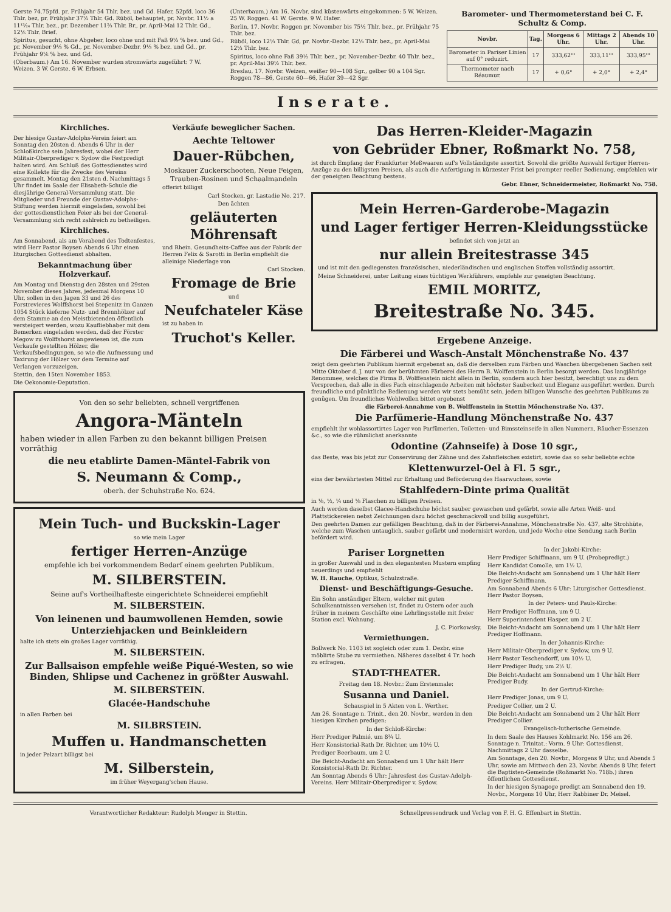Gerste 74.75pfd. pr. Frühjahr 54 Thlr. bez. und Gd. Hafer, 52pfd. loco 36 Thlr. bez, pr. Frühjahr 37½ Thlr. Gd. Rüböl, behauptet, pr. Novbr. 11½ a 11¹³⁄₂₄ Thlr. bez., pr. Dezember 11⅔ Thlr. Br., pr. April-Mai 12 Thlr. Gd., 12⅙ Thlr. Brief.
Spiritus, gesucht, ohne Abgeber, loco ohne und mit Faß 9⅓ % bez. und Gd., pr. November 9⅓ % Gd., pr. November-Dezbr. 9⅓ % bez. und Gd., pr. Frühjahr 9⅙ % bez. und Gd.
(Oberbaum.) Am 16. November wurden stromwärts zugeführt: 7 W. Weizen. 3 W. Gerste. 6 W. Erbsen.
(Unterbaum.) Am 16. Novbr. sind küstenwärts eingekommen: 5 W. Weizen. 25 W. Roggen. 41 W. Gerste. 9 W. Hafer.
Berlin, 17. Novbr. Roggen pr. November bis 75½ Thlr. bez., pr. Frühjahr 75 Thlr. bez.
Rüböl, loco 12⅓ Thlr. Gd, pr. Novbr.-Dezbr. 12⅓ Thlr. bez., pr. April-Mai 12⅓ Thlr. bez.
Spiritus, loco ohne Faß 39½ Thlr. bez., pr. November-Dezbr. 40 Thlr. bez., pr. April-Mai 39½ Thlr. bez.
Breslau, 17. Novbr. Weizen, weißer 90—108 Sgr., gelber 90 a 104 Sgr. Roggen 78—86, Gerste 60—66, Hafer 39—42 Sgr.
Barometer- und Thermometerstand bei C. F. Schultz & Comp.
| Novbr. | Tag. | Morgens 6 Uhr. | Mittags 2 Uhr. | Abends 10 Uhr. |
| --- | --- | --- | --- | --- |
| Barometer in Pariser Linien auf 0° reduzirt. | 17 | 333,62''' | 333,11''' | 333,95''' |
| Thermometer nach Réaumur. | 17 | + 0,6° | + 2,0° | + 2,4° |
Inserate.
Kirchliches.
Der hiesige Gustav-Adolphs-Verein feiert am Sonntag den 20sten d. Abends 6 Uhr in der Schloßkirche sein Jahresfest, wobei der Herr Militair-Oberprediger v. Sydow die Festpredigt halten wird. Am Schluß des Gottesdienstes wird eine Kollekte für die Zwecke des Vereins gesammelt. Montag den 21sten d. Nachmittags 5 Uhr findet im Saale der Elisabeth-Schule die diesjährige General-Versammlung statt. Die Mitglieder und Freunde der Gustav-Adolphs-Stiftung werden hiermit eingeladen, sowohl bei der gottesdienstlichen Feier als bei der General-Versammlung sich recht zahlreich zu betheiligen.
Kirchliches.
Am Sonnabend, als am Vorabend des Todtenfestes, wird Herr Pastor Boysen Abends 6 Uhr einen liturgischen Gottesdienst abhalten.
Bekanntmachung über Holzverkauf.
Am Montag und Dienstag den 28sten und 29sten November dieses Jahres, jedesmal Morgens 10 Uhr, sollen in den Jagen 33 und 26 des Forstrevieres Wolffshorst bei Stepenitz im Ganzen 1054 Stück kieferne Nutz- und Brennhölzer auf dem Stamme an den Meistbietenden öffentlich versteigert werden, wozu Kaufliebhaber mit dem Bemerken eingeladen werden, daß der Förster Megow zu Wolffshorst angewiesen ist, die zum Verkaufe gestellten Hölzer, die Verkaufsbedingungen, so wie die Aufmessung und Taxirung der Hölzer vor dem Termine auf Verlangen vorzuzeigen.
Stettin, den 15ten November 1853.
Die Oekonomie-Deputation.
Verkäufe beweglicher Sachen.
Aechte Teltower
Dauer-Rübchen,
Moskauer Zuckerschooten, Neue Feigen, Trauben-Rosinen und Schaalmandeln
offerirt billigst
Carl Stocken, gr. Lastadie No. 217.
Den ächten
geläuterten Möhrensaft
und Rhein. Gesundheits-Caffee aus der Fabrik der Herren Felix & Sarotti in Berlin empfiehlt die alleinige Niederlage von
Carl Stocken.
Fromage de Brie
und
Neufchateler Käse
ist zu haben in
Truchot's Keller.
Von den so sehr beliebten, schnell vergriffenen
Angora-Mänteln
haben wieder in allen Farben zu den bekannt billigen Preisen vorräthig
die neu etablirte Damen-Mäntel-Fabrik von
S. Neumann & Comp.,
oberh. der Schuhstraße No. 624.
Mein Tuch- und Buckskin-Lager
so wie mein Lager
fertiger Herren-Anzüge
empfehle ich bei vorkommendem Bedarf einem geehrten Publikum.
M. SILBERSTEIN.
Seine auf's Vortheilhafteste eingerichtete Schneiderei empfiehlt
M. SILBERSTEIN.
Von leinenen und baumwollenen Hemden, sowie Unterziehjacken und Beinkleidern
halte ich stets ein großes Lager vorräthig.
M. SILBERSTEIN.
Zur Ballsaison empfehle weiße Piqué-Westen, so wie Binden, Shlipse und Cachenez in größter Auswahl.
M. SILBERSTEIN.
Glacée-Handschuhe
in allen Farben bei
M. SILBRSTEIN.
Muffen u. Handmanschetten
in jeder Pelzart billigst bei
M. Silberstein,
im früher Weyergang'schen Hause.
Das Herren-Kleider-Magazin
von Gebrüder Ebner, Roßmarkt No. 758,
ist durch Empfang der Frankfurter Meßwaaren auf's Vollständigste assortirt. Sowohl die größte Auswahl fertiger Herren-Anzüge zu den billigsten Preisen, als auch die Anfertigung in kürzester Frist bei prompter reeller Bedienung, empfehlen wir der geneigten Beachtung bestens.
Gebr. Ebner, Schneidermeister, Roßmarkt No. 758.
Mein Herren-Garderobe-Magazin
und Lager fertiger Herren-Kleidungsstücke
befindet sich von jetzt an
nur allein Breitestrasse 345
und ist mit den gediegensten französischen, niederländischen und englischen Stoffen vollständig assortirt.
Meine Schneiderei, unter Leitung eines tüchtigen Werkführers, empfehle zur geneigten Beachtung.
EMIL MORITZ,
Breitestraße No. 345.
Ergebene Anzeige.
Die Färberei und Wasch-Anstalt Mönchenstraße No. 437
zeigt dem geehrten Publikum hiermit ergebenst an, daß die derselben zum Färben und Waschen übergebenen Sachen seit Mitte Oktober d. J. nur von der berühmten Färberei des Herrn B. Wolffenstein in Berlin besorgt werden. Das langjährige Renommee, welches die Firma B. Wolffenstein nicht allein in Berlin, sondern auch hier besitzt, berechtigt uns zu dem Versprechen, daß alle in dies Fach einschlagende Arbeiten mit höchster Sauberkeit und Eleganz ausgeführt werden. Durch freundliche und pünktliche Bedienung werden wir stets bemüht sein, jedem billigen Wunsche des geehrten Publikums zu genügen. Um freundliches Wohlwollen bittet ergebenst
die Färberei-Annahme von B. Wolffenstein in Stettin Mönchenstraße No. 437.
Die Parfümerie-Handlung Mönchenstraße No. 437
empfiehlt ihr wohlassortirtes Lager von Parfümerien, Toiletten- und Bimssteinseife in allen Nummern, Räucher-Essenzen &c., so wie die rühmlichst anerkannte
Odontine (Zahnseife) à Dose 10 sgr.,
das Beste, was bis jetzt zur Conservirung der Zähne und des Zahnfleisches existirt, sowie das so sehr beliebte echte
Klettenwurzel-Oel à Fl. 5 sgr.,
eins der bewährtesten Mittel zur Erhaltung und Beförderung des Haarwuchses, sowie
Stahlfedern-Dinte prima Qualität
in ⅛, ½, ¼ und ⅛ Flaschen zu billigen Preisen.
Auch werden daselbst Glacee-Handschuhe höchst sauber gewaschen und gefärbt, sowie alle Arten Weiß- und Plattstickereien nebst Zeichnungen dazu höchst geschmackvoll und billig ausgeführt.
Den geehrten Damen zur gefälligen Beachtung, daß in der Färberei-Annahme, Mönchenstraße No. 437, alte Strohhüte, welche zum Waschen untauglich, sauber gefärbt und modernisirt werden, und jede Woche eine Sendung nach Berlin befördert wird.
Pariser Lorgnetten
in großer Auswahl und in den elegantesten Mustern empfing neuerdings und empfiehlt
W. H. Rauche, Optikus, Schulzstraße.
Dienst- und Beschäftigungs-Gesuche.
Ein Sohn anständiger Eltern, welcher mit guten Schulkenntnissen versehen ist, findet zu Ostern oder auch früher in meinem Geschäfte eine Lehrlingsstelle mit freier Station excl. Wohnung.
J. C. Piorkowsky.
Vermiethungen.
Bollwerk No. 1103 ist sogleich oder zum 1. Dezbr. eine möblirte Stube zu vermiethen. Näheres daselbst 4 Tr. hoch zu erfragen.
STADT-THEATER.
Freitag den 18. Novbr.: Zum Erstenmale:
Susanna und Daniel.
Schauspiel in 5 Akten von L. Werther.
Am 26. Sonntage n. Trinit., den 20. Novbr., werden in den hiesigen Kirchen predigen:
In der Schloß-Kirche:
Herr Prediger Palmié, um 8¾ U.
Herr Konsistorial-Rath Dr. Richter, um 10½ U.
Prediger Beerbaum, um 2 U.
Die Beicht-Andacht am Sonnabend um 1 Uhr hält Herr Konsistorial-Rath Dr. Richter.
Am Sonntag Abends 6 Uhr: Jahresfest des Gustav-Adolph-Vereins. Herr Militair-Oberprediger v. Sydow.
In der Jakobi-Kirche:
Herr Prediger Schiffmann, um 9 U. (Probepredigt.)
Herr Kandidat Comolle, um 1½ U.
Die Beicht-Andacht am Sonnabend um 1 Uhr hält Herr Prediger Schiffmann.
Am Sonnabend Abends 6 Uhr: Liturgischer Gottesdienst. Herr Pastor Boysen.
In der Peters- und Pauls-Kirche:
Herr Prediger Hoffmann, um 9 U.
Herr Superintendent Hasper, um 2 U.
Die Beicht-Andacht am Sonnabend um 1 Uhr hält Herr Prediger Hoffmann.
In der Johannis-Kirche:
Herr Militair-Oberprediger v. Sydow, um 9 U.
Herr Pastor Teschendorff, um 10½ U.
Herr Prediger Budy, um 2½ U.
Die Beicht-Andacht am Sonnabend um 1 Uhr hält Herr Prediger Budy.
In der Gertrud-Kirche:
Herr Prediger Jonas, um 9 U.
Prediger Collier, um 2 U.
Die Beicht-Andacht am Sonnabend um 2 Uhr hält Herr Prediger Collier.
Evangelisch-lutherische Gemeinde.
In dem Saale des Hauses Kohlmarkt No. 156 am 26. Sonntage n. Trinitat.: Vorm. 9 Uhr: Gottesdienst, Nachmittags 2 Uhr dasselbe.
Am Sonntage, den 20. Novbr., Morgens 9 Uhr, und Abends 5 Uhr, sowie am Mittwoch den 23. Novbr. Abends 8 Uhr, feiert die Baptisten-Gemeinde (Roßmarkt No. 718b.) ihren öffentlichen Gottesdienst.
In der hiesigen Synagoge predigt am Sonnabend den 19. Novbr., Morgens 10 Uhr, Herr Rabbiner Dr. Meisel.
Verantwortlicher Redakteur: Rudolph Menger in Stettin. Schnellpressendruck und Verlag von F. H. G. Effenbart in Stettin.